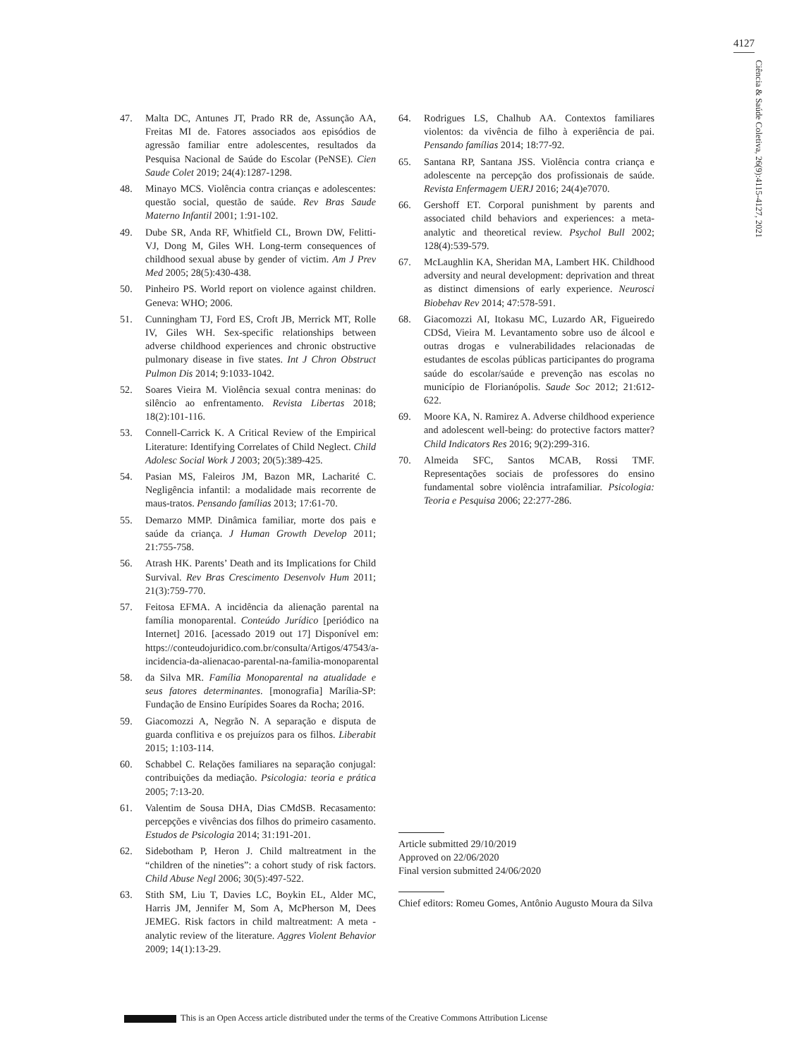4127
Ciência & Saúde Coletiva, 26(9):4115-4127, 2021
47. Malta DC, Antunes JT, Prado RR de, Assunção AA, Freitas MI de. Fatores associados aos episódios de agressão familiar entre adolescentes, resultados da Pesquisa Nacional de Saúde do Escolar (PeNSE). Cien Saude Colet 2019; 24(4):1287-1298.
48. Minayo MCS. Violência contra crianças e adolescentes: questão social, questão de saúde. Rev Bras Saude Materno Infantil 2001; 1:91-102.
49. Dube SR, Anda RF, Whitfield CL, Brown DW, Felitti-VJ, Dong M, Giles WH. Long-term consequences of childhood sexual abuse by gender of victim. Am J Prev Med 2005; 28(5):430-438.
50. Pinheiro PS. World report on violence against children. Geneva: WHO; 2006.
51. Cunningham TJ, Ford ES, Croft JB, Merrick MT, Rolle IV, Giles WH. Sex-specific relationships between adverse childhood experiences and chronic obstructive pulmonary disease in five states. Int J Chron Obstruct Pulmon Dis 2014; 9:1033-1042.
52. Soares Vieira M. Violência sexual contra meninas: do silêncio ao enfrentamento. Revista Libertas 2018; 18(2):101-116.
53. Connell-Carrick K. A Critical Review of the Empirical Literature: Identifying Correlates of Child Neglect. Child Adolesc Social Work J 2003; 20(5):389-425.
54. Pasian MS, Faleiros JM, Bazon MR, Lacharité C. Negligência infantil: a modalidade mais recorrente de maus-tratos. Pensando famílias 2013; 17:61-70.
55. Demarzo MMP. Dinâmica familiar, morte dos pais e saúde da criança. J Human Growth Develop 2011; 21:755-758.
56. Atrash HK. Parents’ Death and its Implications for Child Survival. Rev Bras Crescimento Desenvolv Hum 2011; 21(3):759-770.
57. Feitosa EFMA. A incidência da alienação parental na família monoparental. Conteúdo Jurídico [periódico na Internet] 2016. [acessado 2019 out 17] Disponível em: https://conteudojuridico.com.br/consulta/Artigos/47543/a-incidencia-da-alienacao-parental-na-familia-monoparental
58. da Silva MR. Família Monoparental na atualidade e seus fatores determinantes. [monografia] Marília-SP: Fundação de Ensino Eurípides Soares da Rocha; 2016.
59. Giacomozzi A, Negrão N. A separação e disputa de guarda conflitiva e os prejuízos para os filhos. Liberabit 2015; 1:103-114.
60. Schabbel C. Relações familiares na separação conjugal: contribuições da mediação. Psicologia: teoria e prática 2005; 7:13-20.
61. Valentim de Sousa DHA, Dias CMdSB. Recasamento: percepções e vivências dos filhos do primeiro casamento. Estudos de Psicologia 2014; 31:191-201.
62. Sidebotham P, Heron J. Child maltreatment in the “children of the nineties”: a cohort study of risk factors. Child Abuse Negl 2006; 30(5):497-522.
63. Stith SM, Liu T, Davies LC, Boykin EL, Alder MC, Harris JM, Jennifer M, Som A, McPherson M, Dees JEMEG. Risk factors in child maltreatment: A meta -analytic review of the literature. Aggres Violent Behavior 2009; 14(1):13-29.
64. Rodrigues LS, Chalhub AA. Contextos familiares violentos: da vivência de filho à experiência de pai. Pensando famílias 2014; 18:77-92.
65. Santana RP, Santana JSS. Violência contra criança e adolescente na percepção dos profissionais de saúde. Revista Enfermagem UERJ 2016; 24(4)e7070.
66. Gershoff ET. Corporal punishment by parents and associated child behaviors and experiences: a meta-analytic and theoretical review. Psychol Bull 2002; 128(4):539-579.
67. McLaughlin KA, Sheridan MA, Lambert HK. Childhood adversity and neural development: deprivation and threat as distinct dimensions of early experience. Neurosci Biobehav Rev 2014; 47:578-591.
68. Giacomozzi AI, Itokasu MC, Luzardo AR, Figueiredo CDSd, Vieira M. Levantamento sobre uso de álcool e outras drogas e vulnerabilidades relacionadas de estudantes de escolas públicas participantes do programa saúde do escolar/saúde e prevenção nas escolas no município de Florianópolis. Saude Soc 2012; 21:612-622.
69. Moore KA, N. Ramirez A. Adverse childhood experience and adolescent well-being: do protective factors matter? Child Indicators Res 2016; 9(2):299-316.
70. Almeida SFC, Santos MCAB, Rossi TMF. Representações sociais de professores do ensino fundamental sobre violência intrafamiliar. Psicologia: Teoria e Pesquisa 2006; 22:277-286.
Article submitted 29/10/2019
Approved on 22/06/2020
Final version submitted 24/06/2020
Chief editors: Romeu Gomes, Antônio Augusto Moura da Silva
This is an Open Access article distributed under the terms of the Creative Commons Attribution License